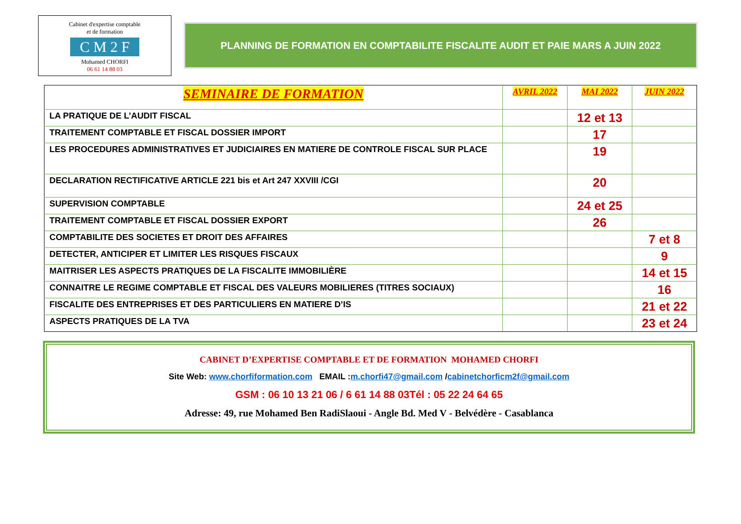Cabinet d'expertise comptable
et de formation
C M 2 F
Mohamed CHORFI
06 61 14 88 03
PLANNING DE FORMATION EN COMPTABILITE FISCALITE AUDIT ET PAIE MARS A JUIN 2022
| SEMINAIRE DE FORMATION | AVRIL 2022 | MAI 2022 | JUIN 2022 |
| --- | --- | --- | --- |
| LA PRATIQUE DE L’AUDIT FISCAL | | 12 et 13 | |
| TRAITEMENT COMPTABLE ET FISCAL DOSSIER IMPORT | | 17 | |
| LES PROCEDURES ADMINISTRATIVES ET JUDICIAIRES EN MATIERE DE CONTROLE FISCAL SUR PLACE | | 19 | |
| DECLARATION RECTIFICATIVE ARTICLE 221 bis et Art 247 XXVIII /CGI | | 20 | |
| SUPERVISION COMPTABLE | | 24 et 25 | |
| TRAITEMENT COMPTABLE ET FISCAL DOSSIER EXPORT | | 26 | |
| COMPTABILITE DES SOCIETES ET DROIT DES AFFAIRES | | | 7 et 8 |
| DETECTER, ANTICIPER ET LIMITER LES RISQUES FISCAUX | | | 9 |
| MAITRISER LES ASPECTS PRATIQUES DE LA FISCALITE IMMOBILIÈRE | | | 14 et 15 |
| CONNAITRE LE REGIME COMPTABLE ET FISCAL DES VALEURS MOBILIERES (TITRES SOCIAUX) | | | 16 |
| FISCALITE DES ENTREPRISES ET DES PARTICULIERS EN MATIERE D’IS | | | 21 et 22 |
| ASPECTS PRATIQUES DE LA TVA | | | 23 et 24 |
CABINET D’EXPERTISE COMPTABLE ET DE FORMATION MOHAMED CHORFI
Site Web: www.chorfiformation.com EMAIL :m.chorfi47@gmail.com /cabinetchorficm2f@gmail.com
GSM : 06 10 13 21 06 / 6 61 14 88 03Tél : 05 22 24 64 65
Adresse: 49, rue Mohamed Ben RadiSlaoui - Angle Bd. Med V - Belvédère - Casablanca